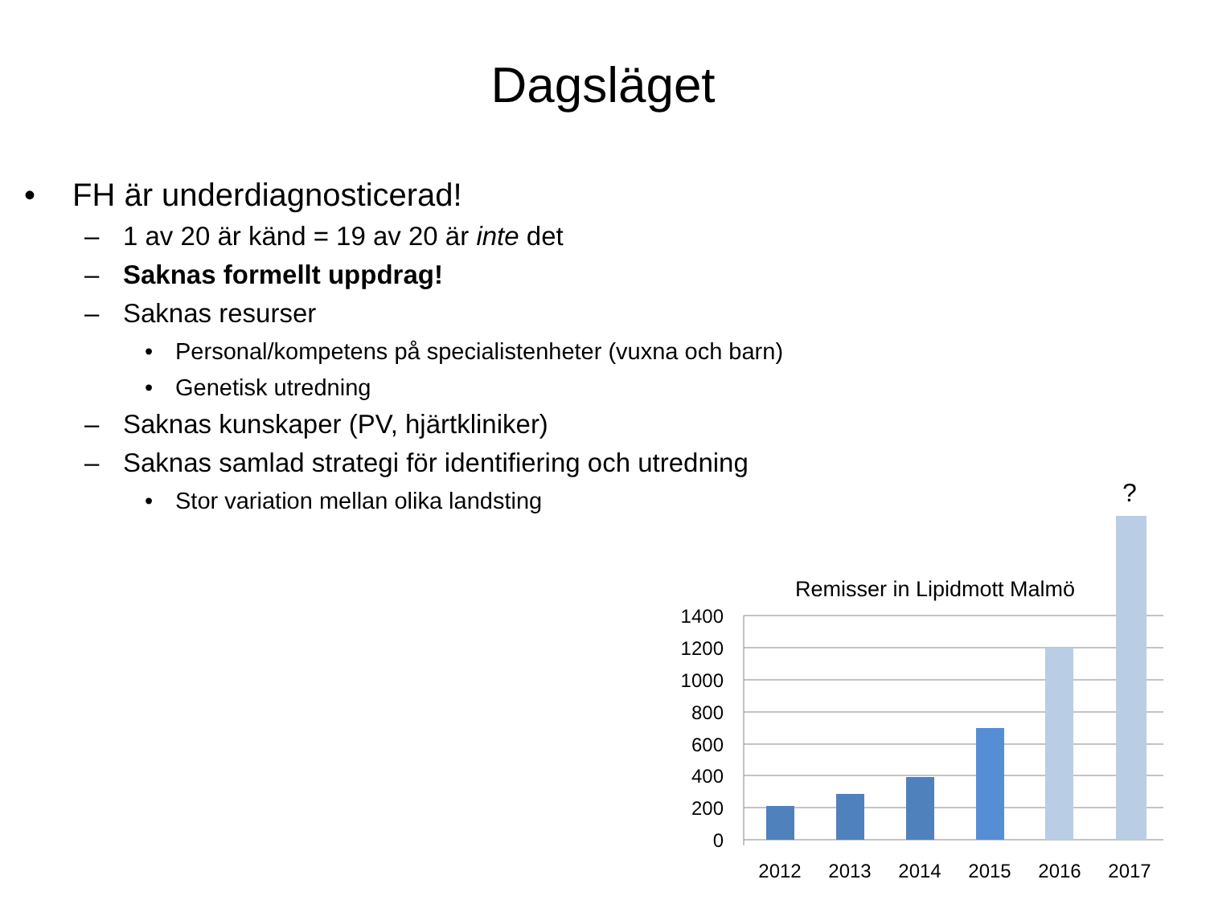Dagsläget
• FH är underdiagnosticerad!
– 1 av 20 är känd = 19 av 20 är inte det
– Saknas formellt uppdrag!
– Saknas resurser
• Personal/kompetens på specialistenheter (vuxna och barn)
• Genetisk utredning
– Saknas kunskaper (PV, hjärtkliniker)
– Saknas samlad strategi för identifiering och utredning
• Stor variation mellan olika landsting
Remisser in Lipidmott Malmö
1400
1200
1000
800
600
400
200
0
?
2012
2013
2014
2015
2016
2017